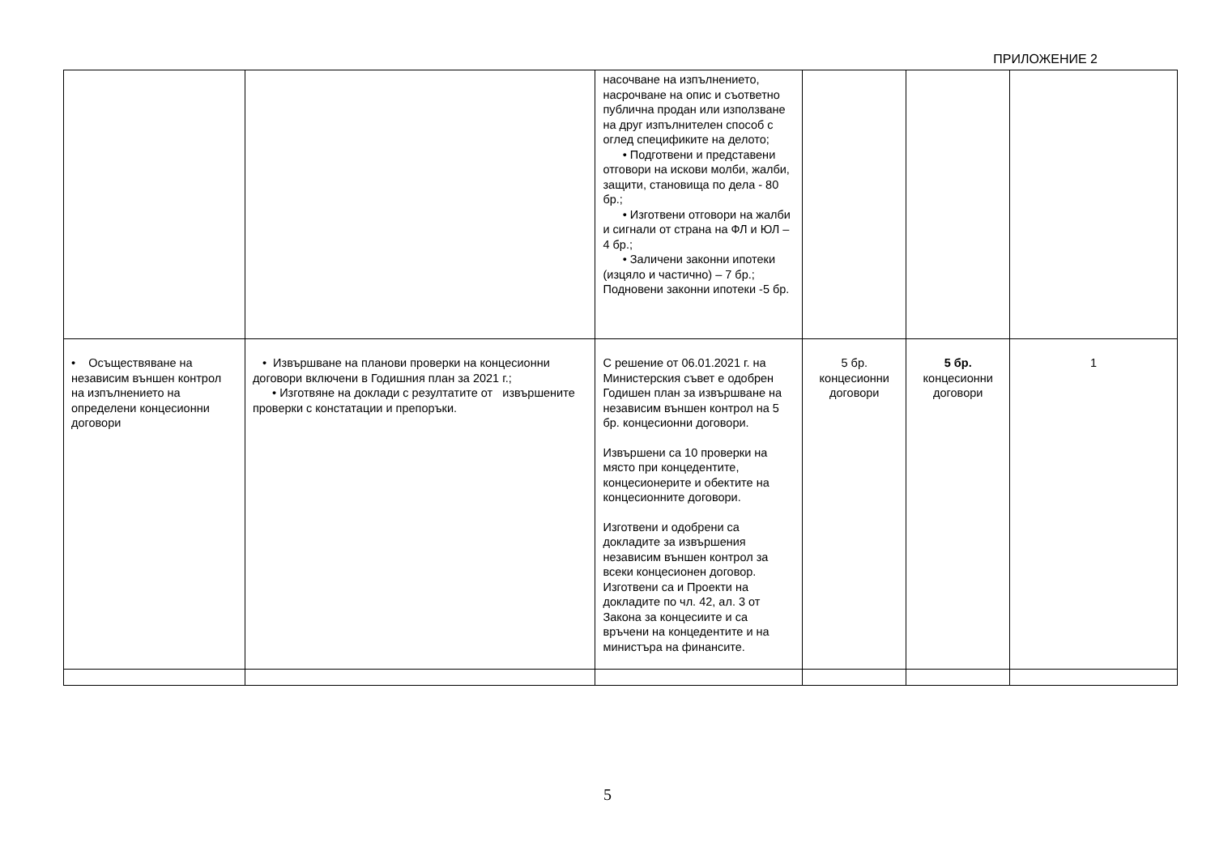ПРИЛОЖЕНИЕ 2
| | | насочване на изпълнението, насрочване на опис и съответно публична продан или използване на друг изпълнителен способ с оглед спецификите на делото; • Подготвени и представени отговори на искови молби, жалби, защити, становища по дела - 80 бр.; • Изготвени отговори на жалби и сигнали от страна на ФЛ и ЮЛ – 4 бр.; • Заличени законни ипотеки (изцяло и частично) – 7 бр.; Подновени законни ипотеки -5 бр. | | | |
| • Осъществяване на независим външен контрол на изпълнението на определени концесионни договори | • Извършване на планови проверки на концесионни договори включени в Годишния план за 2021 г.; • Изготвяне на доклади с резултатите от извършените проверки с констатации и препоръки. | С решение от 06.01.2021 г. на Министерския съвет е одобрен Годишен план за извършване на независим външен контрол на 5 бр. концесионни договори. Извършени са 10 проверки на място при концедентите, концесионерите и обектите на концесионните договори. Изготвени и одобрени са докладите за извършения независим външен контрол за всеки концесионен договор. Изготвени са и Проекти на докладите по чл. 42, ал. 3 от Закона за концесиите и са връчени на концедентите и на министъра на финансите. | 5 бр. концесионни договори | 5 бр. концесионни договори | 1 |
5